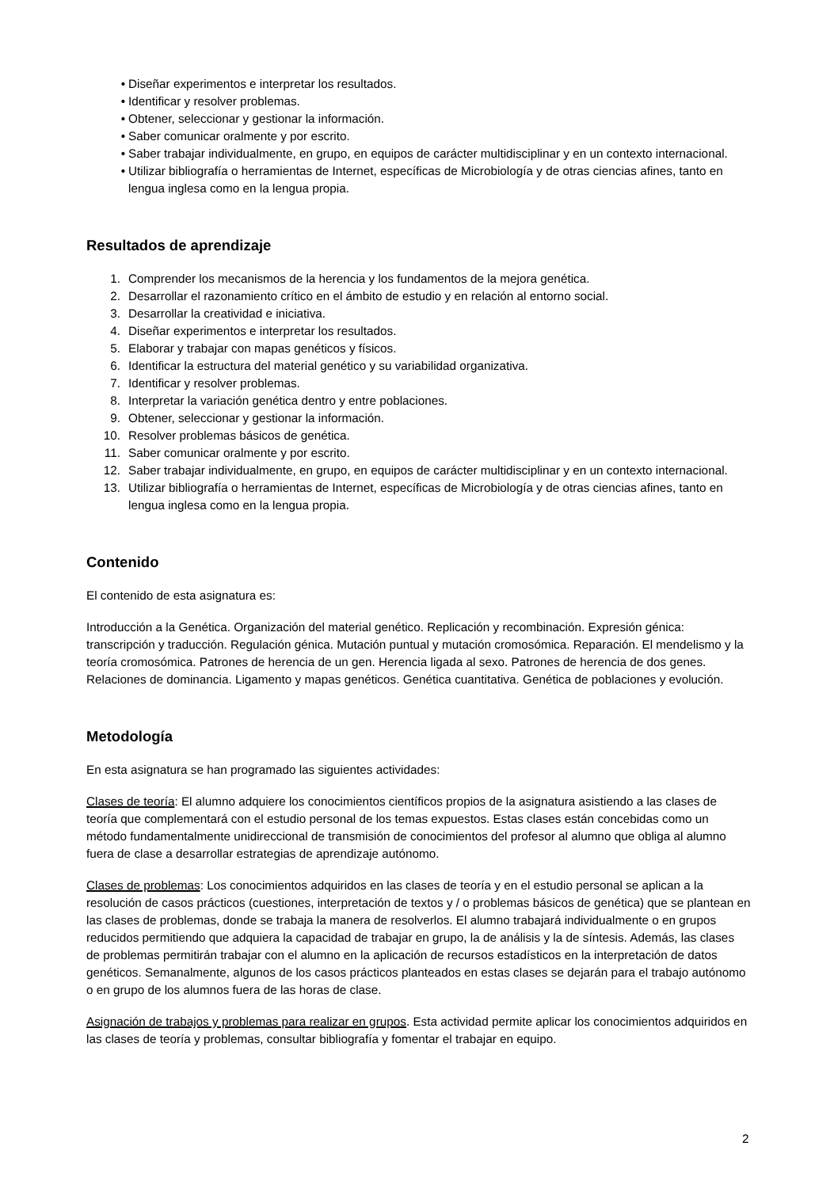• Diseñar experimentos e interpretar los resultados.
• Identificar y resolver problemas.
• Obtener, seleccionar y gestionar la información.
• Saber comunicar oralmente y por escrito.
• Saber trabajar individualmente, en grupo, en equipos de carácter multidisciplinar y en un contexto internacional.
• Utilizar bibliografía o herramientas de Internet, específicas de Microbiología y de otras ciencias afines, tanto en lengua inglesa como en la lengua propia.
Resultados de aprendizaje
1. Comprender los mecanismos de la herencia y los fundamentos de la mejora genética.
2. Desarrollar el razonamiento crítico en el ámbito de estudio y en relación al entorno social.
3. Desarrollar la creatividad e iniciativa.
4. Diseñar experimentos e interpretar los resultados.
5. Elaborar y trabajar con mapas genéticos y físicos.
6. Identificar la estructura del material genético y su variabilidad organizativa.
7. Identificar y resolver problemas.
8. Interpretar la variación genética dentro y entre poblaciones.
9. Obtener, seleccionar y gestionar la información.
10. Resolver problemas básicos de genética.
11. Saber comunicar oralmente y por escrito.
12. Saber trabajar individualmente, en grupo, en equipos de carácter multidisciplinar y en un contexto internacional.
13. Utilizar bibliografía o herramientas de Internet, específicas de Microbiología y de otras ciencias afines, tanto en lengua inglesa como en la lengua propia.
Contenido
El contenido de esta asignatura es:
Introducción a la Genética. Organización del material genético. Replicación y recombinación. Expresión génica: transcripción y traducción. Regulación génica. Mutación puntual y mutación cromosómica. Reparación. El mendelismo y la teoría cromosómica. Patrones de herencia de un gen. Herencia ligada al sexo. Patrones de herencia de dos genes. Relaciones de dominancia. Ligamento y mapas genéticos. Genética cuantitativa. Genética de poblaciones y evolución.
Metodología
En esta asignatura se han programado las siguientes actividades:
Clases de teoría: El alumno adquiere los conocimientos científicos propios de la asignatura asistiendo a las clases de teoría que complementará con el estudio personal de los temas expuestos. Estas clases están concebidas como un método fundamentalmente unidireccional de transmisión de conocimientos del profesor al alumno que obliga al alumno fuera de clase a desarrollar estrategias de aprendizaje autónomo.
Clases de problemas: Los conocimientos adquiridos en las clases de teoría y en el estudio personal se aplican a la resolución de casos prácticos (cuestiones, interpretación de textos y / o problemas básicos de genética) que se plantean en las clases de problemas, donde se trabaja la manera de resolverlos. El alumno trabajará individualmente o en grupos reducidos permitiendo que adquiera la capacidad de trabajar en grupo, la de análisis y la de síntesis. Además, las clases de problemas permitirán trabajar con el alumno en la aplicación de recursos estadísticos en la interpretación de datos genéticos. Semanalmente, algunos de los casos prácticos planteados en estas clases se dejarán para el trabajo autónomo o en grupo de los alumnos fuera de las horas de clase.
Asignación de trabajos y problemas para realizar en grupos. Esta actividad permite aplicar los conocimientos adquiridos en las clases de teoría y problemas, consultar bibliografía y fomentar el trabajar en equipo.
2